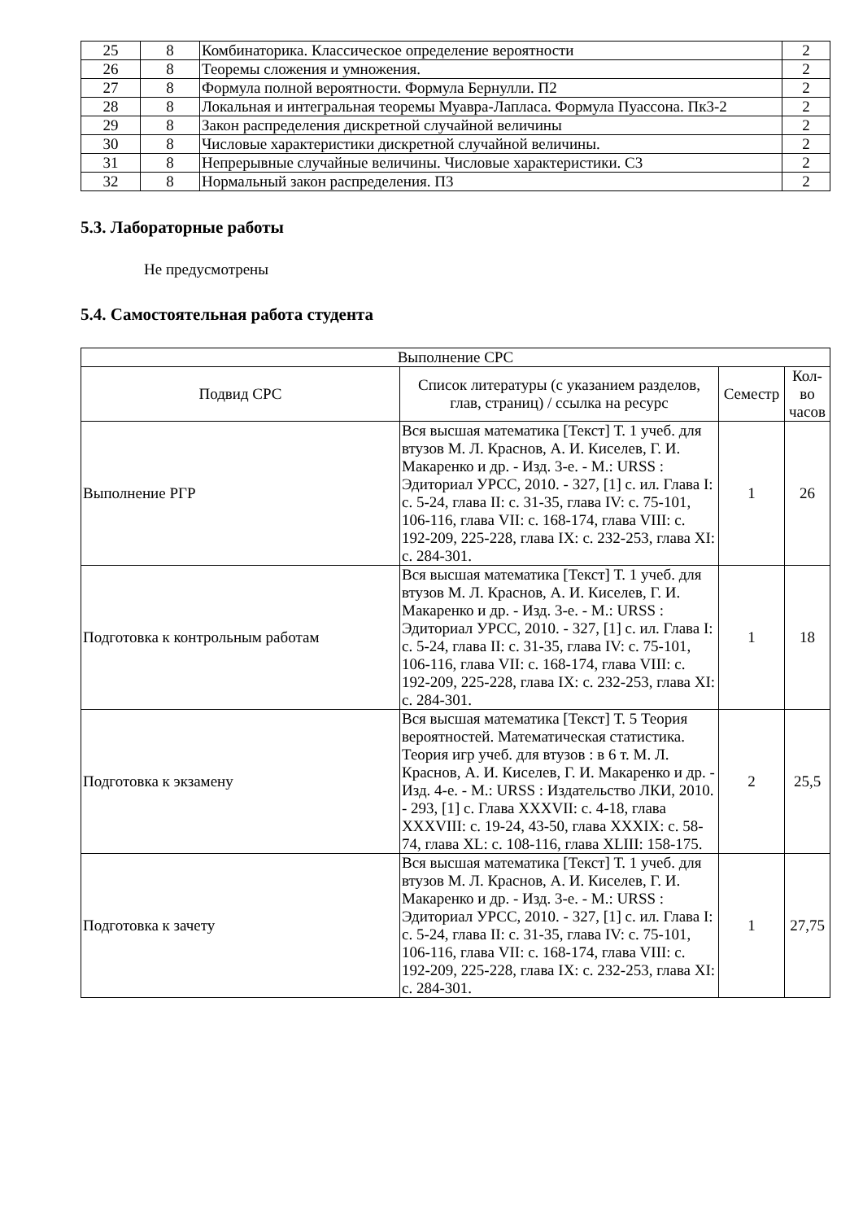| 25 | 8 | Комбинаторика. Классическое определение вероятности | 2 |
| 26 | 8 | Теоремы сложения и умножения. | 2 |
| 27 | 8 | Формула полной вероятности. Формула Бернулли. П2 | 2 |
| 28 | 8 | Локальная и интегральная теоремы Муавра-Лапласа. Формула Пуассона. Пк3-2 | 2 |
| 29 | 8 | Закон распределения дискретной случайной величины | 2 |
| 30 | 8 | Числовые характеристики дискретной случайной величины. | 2 |
| 31 | 8 | Непрерывные случайные величины. Числовые характеристики. С3 | 2 |
| 32 | 8 | Нормальный закон распределения. П3 | 2 |
5.3. Лабораторные работы
Не предусмотрены
5.4. Самостоятельная работа студента
| Выполнение СРС | | | |
| --- | --- | --- | --- |
| Подвид СРС | Список литературы (с указанием разделов, глав, страниц) / ссылка на ресурс | Семестр | Кол-во часов |
| Выполнение РГР | Вся высшая математика [Текст] Т. 1 учеб. для втузов М. Л. Краснов, А. И. Киселев, Г. И. Макаренко и др. - Изд. 3-е. - М.: URSS : Эдиториал УРСС, 2010. - 327, [1] с. ил. Глава I: с. 5-24, глава II: с. 31-35, глава IV: с. 75-101, 106-116, глава VII: с. 168-174, глава VIII: с. 192-209, 225-228, глава IX: с. 232-253, глава XI: с. 284-301. | 1 | 26 |
| Подготовка к контрольным работам | Вся высшая математика [Текст] Т. 1 учеб. для втузов М. Л. Краснов, А. И. Киселев, Г. И. Макаренко и др. - Изд. 3-е. - М.: URSS : Эдиториал УРСС, 2010. - 327, [1] с. ил. Глава I: с. 5-24, глава II: с. 31-35, глава IV: с. 75-101, 106-116, глава VII: с. 168-174, глава VIII: с. 192-209, 225-228, глава IX: с. 232-253, глава XI: с. 284-301. | 1 | 18 |
| Подготовка к экзамену | Вся высшая математика [Текст] Т. 5 Теория вероятностей. Математическая статистика. Теория игр учеб. для втузов : в 6 т. М. Л. Краснов, А. И. Киселев, Г. И. Макаренко и др. - Изд. 4-е. - М.: URSS : Издательство ЛКИ, 2010. - 293, [1] с. Глава XXXVII: с. 4-18, глава XXXVIII: с. 19-24, 43-50, глава XXXIX: с. 58-74, глава XL: с. 108-116, глава XLIII: 158-175. | 2 | 25,5 |
| Подготовка к зачету | Вся высшая математика [Текст] Т. 1 учеб. для втузов М. Л. Краснов, А. И. Киселев, Г. И. Макаренко и др. - Изд. 3-е. - М.: URSS : Эдиториал УРСС, 2010. - 327, [1] с. ил. Глава I: с. 5-24, глава II: с. 31-35, глава IV: с. 75-101, 106-116, глава VII: с. 168-174, глава VIII: с. 192-209, 225-228, глава IX: с. 232-253, глава XI: с. 284-301. | 1 | 27,75 |